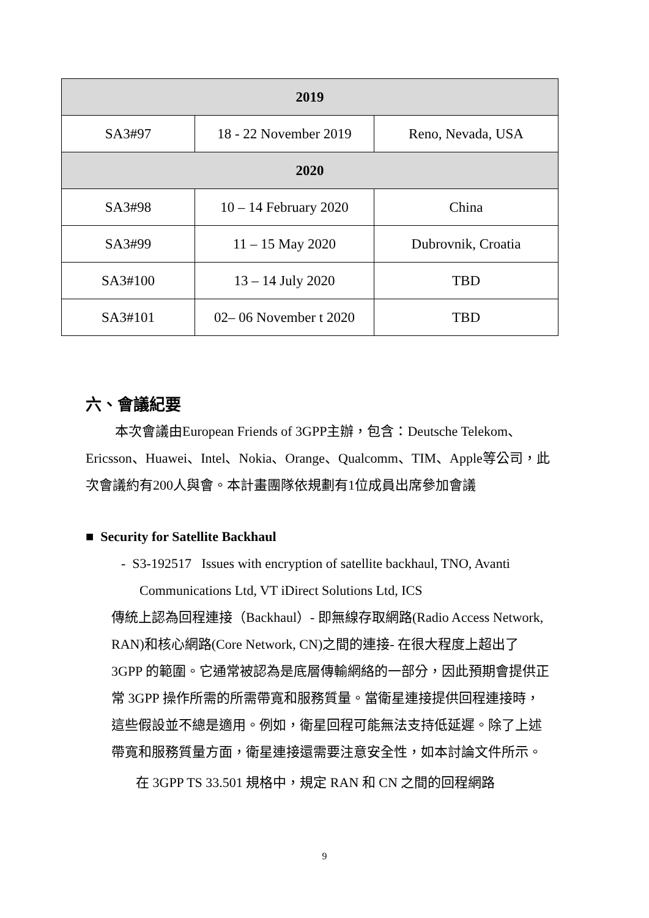| 2019 | | |
| --- | --- | --- |
| SA3#97 | 18 - 22 November 2019 | Reno, Nevada, USA |
| 2020 | | |
| SA3#98 | 10 – 14 February 2020 | China |
| SA3#99 | 11 – 15 May 2020 | Dubrovnik, Croatia |
| SA3#100 | 13 – 14 July 2020 | TBD |
| SA3#101 | 02– 06 November t 2020 | TBD |
六、會議紀要
本次會議由European Friends of 3GPP主辦，包含：Deutsche Telekom、Ericsson、Huawei、Intel、Nokia、Orange、Qualcomm、TIM、Apple等公司，此次會議約有200人與會。本計畫團隊依規劃有1位成員出席參加會議
■ Security for Satellite Backhaul
- S3-192517 Issues with encryption of satellite backhaul, TNO, Avanti Communications Ltd, VT iDirect Solutions Ltd, ICS
傳統上認為回程連接（Backhaul）- 即無線存取網路(Radio Access Network, RAN)和核心網路(Core Network, CN)之間的連接- 在很大程度上超出了 3GPP 的範圍。它通常被認為是底層傳輸網絡的一部分，因此預期會提供正常 3GPP 操作所需的所需帶寬和服務質量。當衛星連接提供回程連接時，這些假設並不總是適用。例如，衛星回程可能無法支持低延遲。除了上述帶寬和服務質量方面，衛星連接還需要注意安全性，如本討論文件所示。
在 3GPP TS 33.501 規格中，規定 RAN 和 CN 之間的回程網路
9